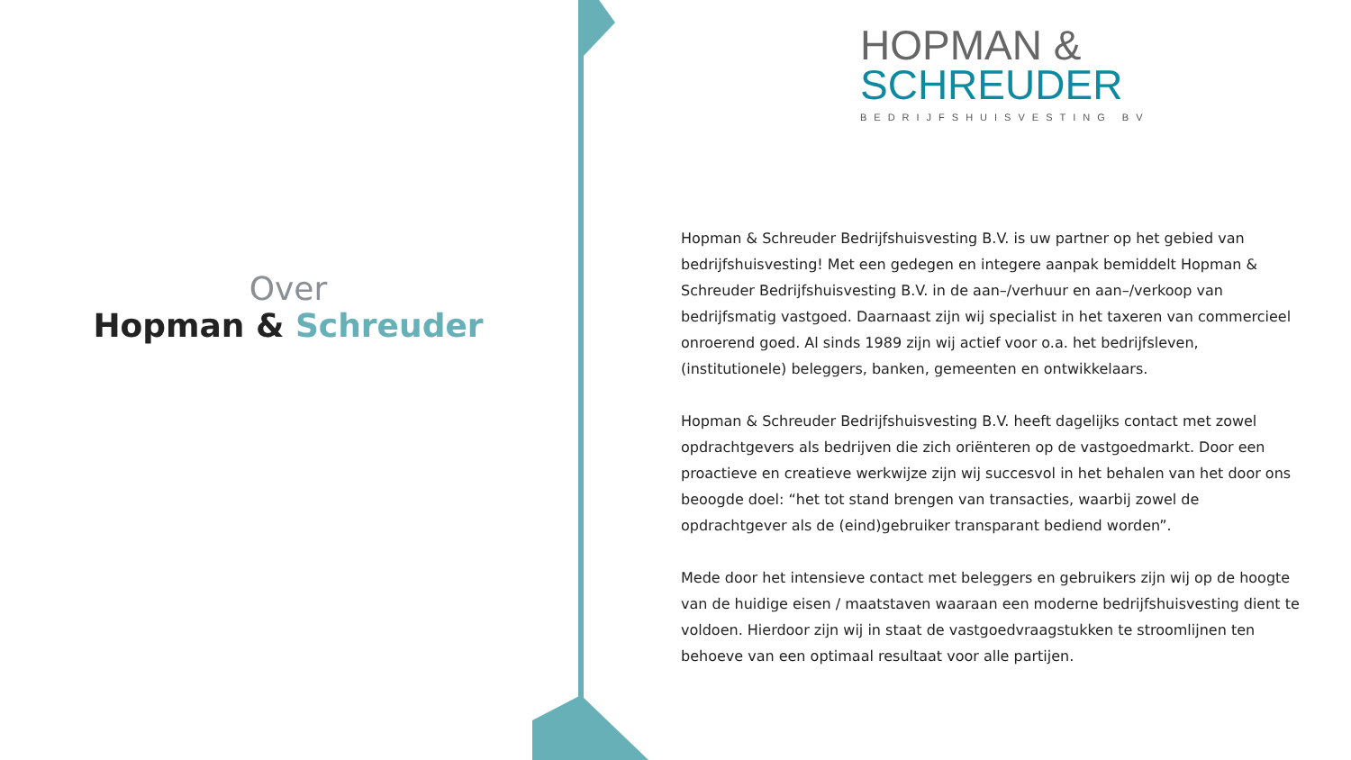Over
Hopman & Schreuder
HOPMAN &
SCHREUDER
BEDRIJFSHUISVESTING BV
Hopman & Schreuder Bedrijfshuisvesting B.V. is uw partner op het gebied van bedrijfshuisvesting! Met een gedegen en integere aanpak bemiddelt Hopman & Schreuder Bedrijfshuisvesting B.V. in de aan–/verhuur en aan–/verkoop van bedrijfsmatig vastgoed. Daarnaast zijn wij specialist in het taxeren van commercieel onroerend goed. Al sinds 1989 zijn wij actief voor o.a. het bedrijfsleven, (institutionele) beleggers, banken, gemeenten en ontwikkelaars.
Hopman & Schreuder Bedrijfshuisvesting B.V. heeft dagelijks contact met zowel opdrachtgevers als bedrijven die zich oriënteren op de vastgoedmarkt. Door een proactieve en creatieve werkwijze zijn wij succesvol in het behalen van het door ons beoogde doel: “het tot stand brengen van transacties, waarbij zowel de opdrachtgever als de (eind)gebruiker transparant bediend worden”.
Mede door het intensieve contact met beleggers en gebruikers zijn wij op de hoogte van de huidige eisen / maatstaven waaraan een moderne bedrijfshuisvesting dient te voldoen. Hierdoor zijn wij in staat de vastgoedvraagstukken te stroomlijnen ten behoeve van een optimaal resultaat voor alle partijen.